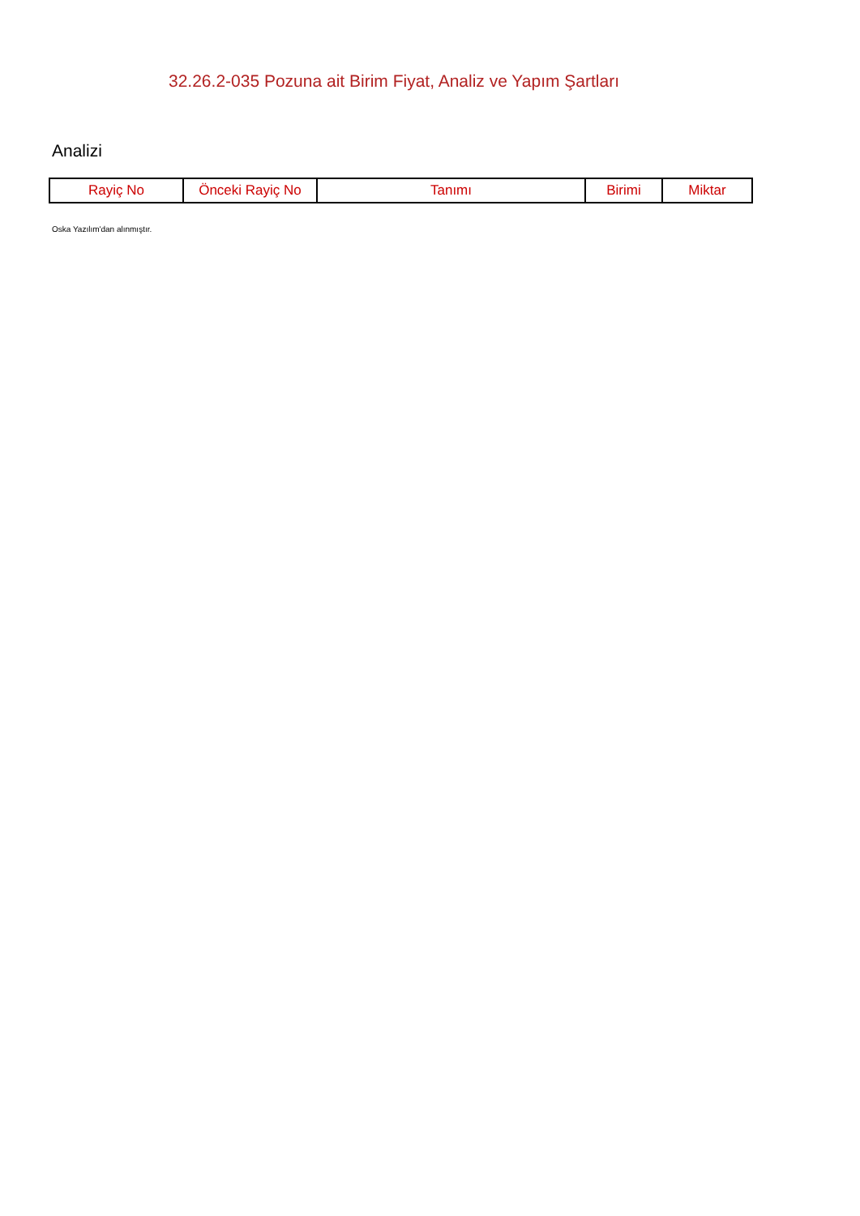32.26.2-035 Pozuna ait Birim Fiyat, Analiz ve Yapım Şartları
Analizi
| Rayiç No | Önceki Rayiç No | Tanımı | Birimi | Miktar |
| --- | --- | --- | --- | --- |
Oska Yazılım'dan alınmıştır.